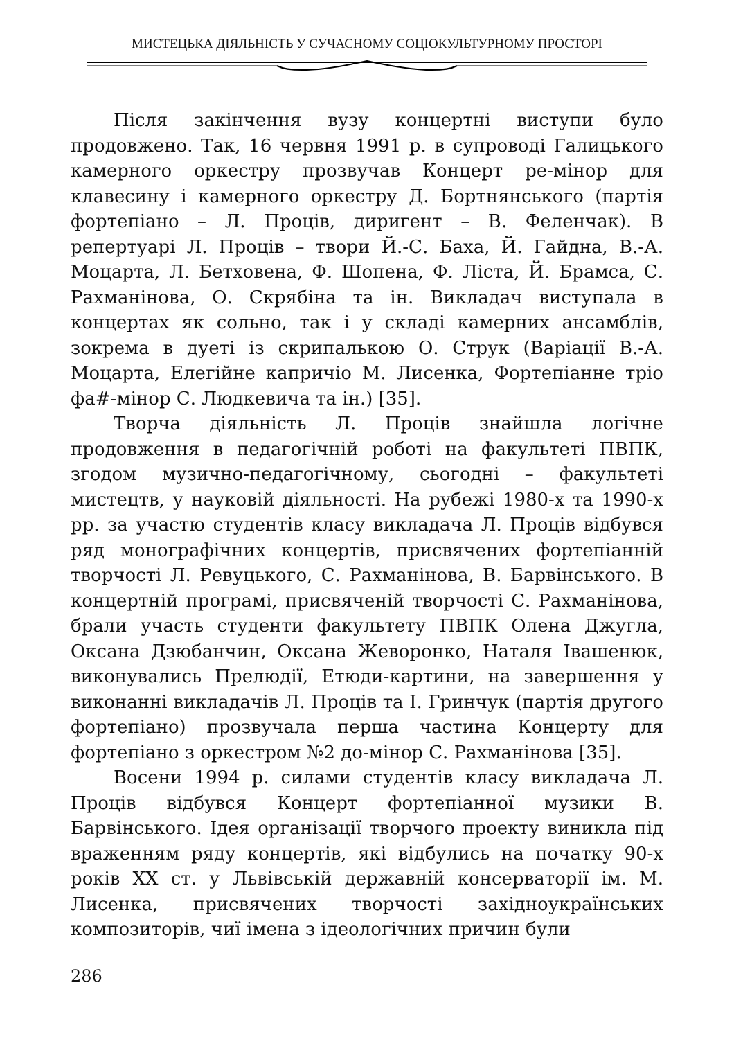МИСТЕЦЬКА ДІЯЛЬНІСТЬ У СУЧАСНОМУ СОЦІОКУЛЬТУРНОМУ ПРОСТОРІ
Після закінчення вузу концертні виступи було продовжено. Так, 16 червня 1991 р. в супроводі Галицького камерного оркестру прозвучав Концерт ре-мінор для клавесину і камерного оркестру Д. Бортнянського (партія фортепіано – Л. Проців, диригент – В. Феленчак). В репертуарі Л. Проців – твори Й.-С. Баха, Й. Гайдна, В.-А. Моцарта, Л. Бетховена, Ф. Шопена, Ф. Ліста, Й. Брамса, С. Рахманінова, О. Скрябіна та ін. Викладач виступала в концертах як сольно, так і у складі камерних ансамблів, зокрема в дуеті із скрипалькою О. Струк (Варіації В.-А. Моцарта, Елегійне капричіо М. Лисенка, Фортепіанне тріо фа#-мінор С. Людкевича та ін.) [35].
Творча діяльність Л. Проців знайшла логічне продовження в педагогічній роботі на факультеті ПВПК, згодом музично-педагогічному, сьогодні – факультеті мистецтв, у науковій діяльності. На рубежі 1980-х та 1990-х рр. за участю студентів класу викладача Л. Проців відбувся ряд монографічних концертів, присвячених фортепіанній творчості Л. Ревуцького, С. Рахманінова, В. Барвінського. В концертній програмі, присвяченій творчості С. Рахманінова, брали участь студенти факультету ПВПК Олена Джугла, Оксана Дзюбанчин, Оксана Жеворонко, Наталя Івашенюк, виконувались Прелюдії, Етюди-картини, на завершення у виконанні викладачів Л. Проців та І. Гринчук (партія другого фортепіано) прозвучала перша частина Концерту для фортепіано з оркестром №2 до-мінор С. Рахманінова [35].
Восени 1994 р. силами студентів класу викладача Л. Проців відбувся Концерт фортепіанної музики В. Барвінського. Ідея організації творчого проекту виникла під враженням ряду концертів, які відбулись на початку 90-х років XX ст. у Львівській державній консерваторії ім. М. Лисенка, присвячених творчості західноукраїнських композиторів, чиї імена з ідеологічних причин були
286